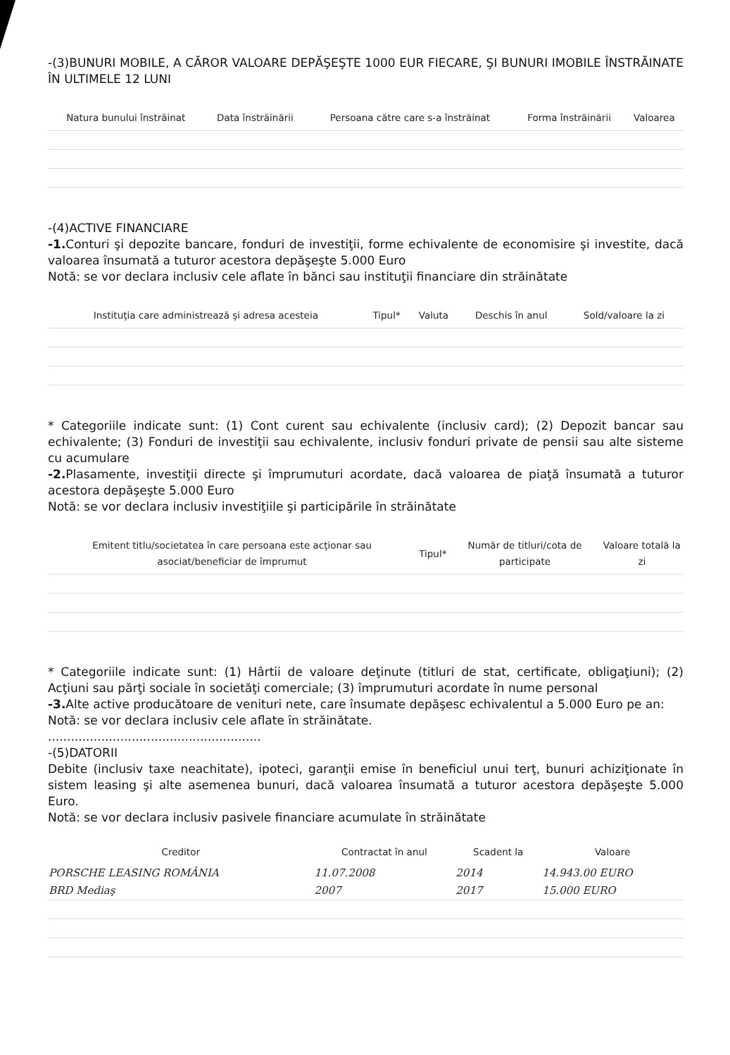-(3)BUNURI MOBILE, A CĂROR VALOARE DEPĂŞEŞTE 1000 EUR FIECARE, ŞI BUNURI IMOBILE ÎNSTRĂINATE ÎN ULTIMELE 12 LUNI
| Natura bunului înstrăinat | Data înstrăinării | Persoana către care s-a înstrăinat | Forma înstrăinării | Valoarea |
| --- | --- | --- | --- | --- |
-(4)ACTIVE FINANCIARE
-1. Conturi şi depozite bancare, fonduri de investiţii, forme echivalente de economisire şi investite, dacă valoarea însumată a tuturor acestora depăşeşte 5.000 Euro
Notă: se vor declara inclusiv cele aflate în bănci sau instituţii financiare din străinătate
| Instituţia care administrează şi adresa acesteia | Tipul* | Valuta | Deschis în anul | Sold/valoare la zi |
| --- | --- | --- | --- | --- |
* Categoriile indicate sunt: (1) Cont curent sau echivalente (inclusiv card); (2) Depozit bancar sau echivalente; (3) Fonduri de investiţii sau echivalente, inclusiv fonduri private de pensii sau alte sisteme cu acumulare
-2. Plasamente, investiţii directe şi împrumuturi acordate, dacă valoarea de piaţă însumată a tuturor acestora depăşeşte 5.000 Euro
Notă: se vor declara inclusiv investiţiile şi participările în străinătate
| Emitent titlu/societatea în care persoana este acţionar sau asociat/beneficiar de împrumut | Tipul* | Număr de titluri/cota de participate | Valoare totală la zi |
| --- | --- | --- | --- |
* Categoriile indicate sunt: (1) Hârtii de valoare deţinute (titluri de stat, certificate, obligaţiuni); (2) Acţiuni sau părţi sociale în societăţi comerciale; (3) împrumuturi acordate în nume personal
-3. Alte active producătoare de venituri nete, care însumate depăşesc echivalentul a 5.000 Euro pe an:
Notă: se vor declara inclusiv cele aflate în străinătate.
........................................................
-(5)DATORII
Debite (inclusiv taxe neachitate), ipoteci, garanţii emise în beneficiul unui terţ, bunuri achiziţionate în sistem leasing şi alte asemenea bunuri, dacă valoarea însumată a tuturor acestora depăşeşte 5.000 Euro.
Notă: se vor declara inclusiv pasivele financiare acumulate în străinătate
| Creditor | Contractat în anul | Scadent la | Valoare |
| --- | --- | --- | --- |
| PORSCHE LEASING ROMÂNIA | 11.07.2008 | 2014 | 14.943.00 EURO |
| BRD Mediaş | 2007 | 2017 | 15.000 EURO |